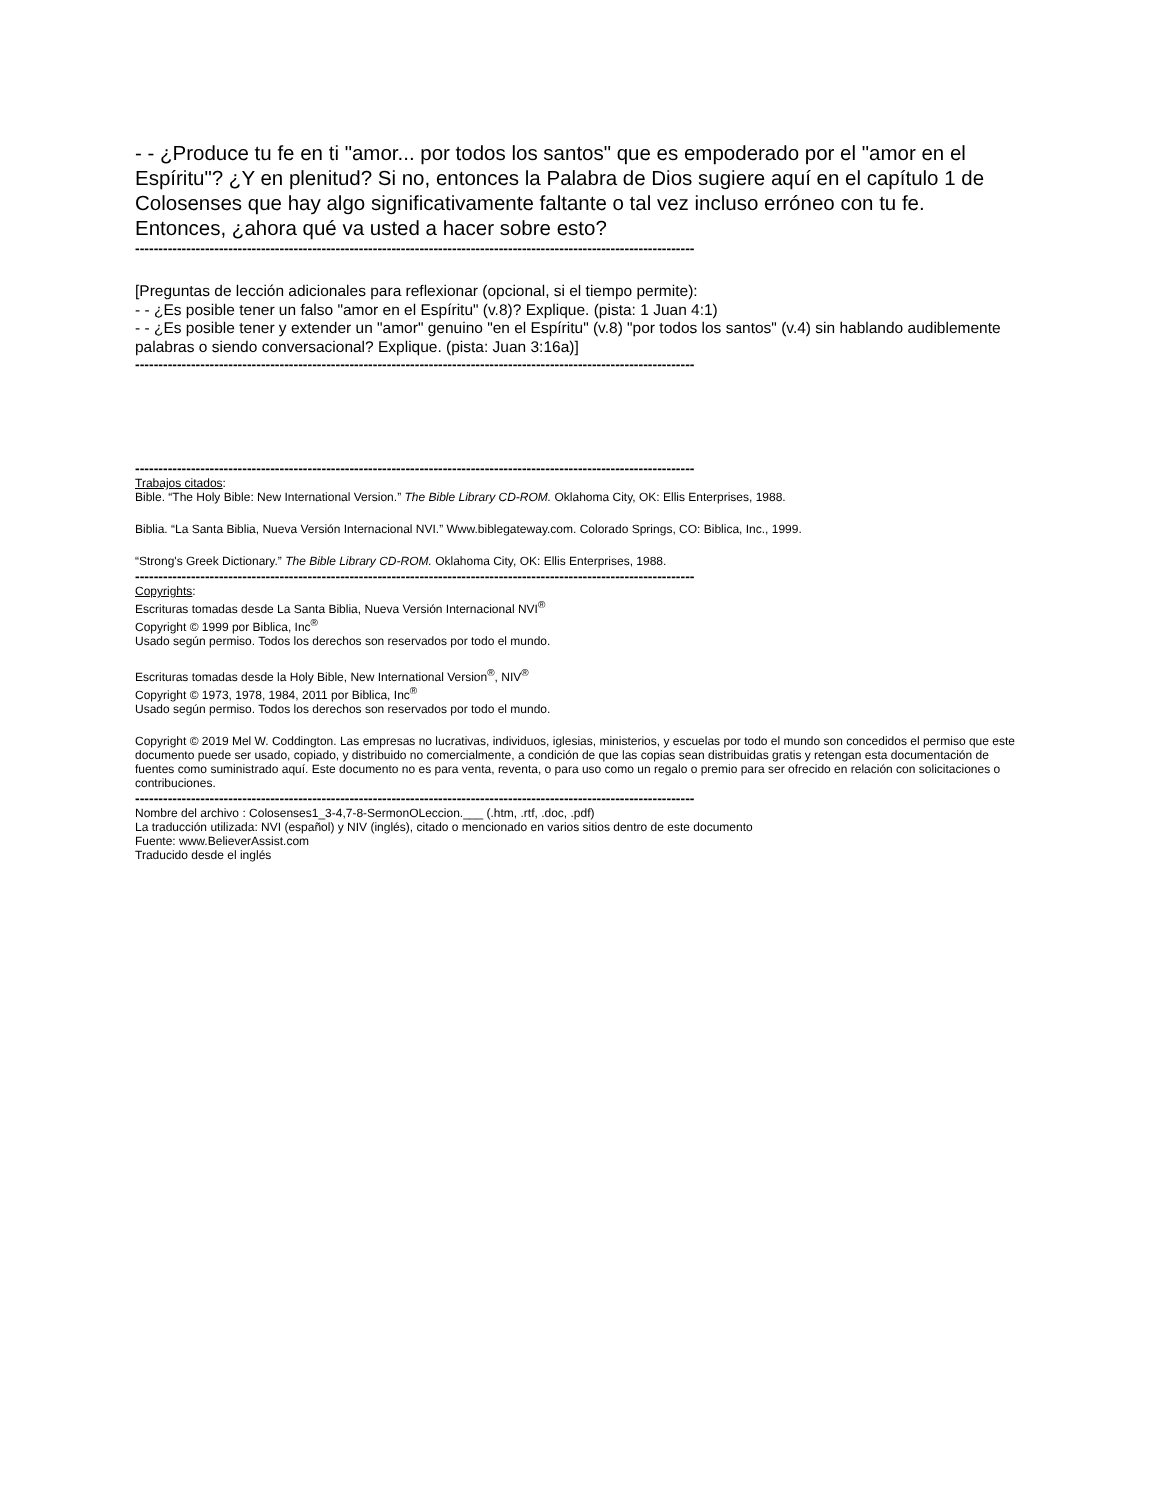- - ¿Produce tu fe en ti "amor... por todos los santos" que es empoderado por el "amor en el Espíritu"? ¿Y en plenitud? Si no, entonces la Palabra de Dios sugiere aquí en el capítulo 1 de Colosenses que hay algo significativamente faltante o tal vez incluso erróneo con tu fe. Entonces, ¿ahora qué va usted a hacer sobre esto?
------------------------------------------------------------------------------------------------------------------------
[Preguntas de lección adicionales para reflexionar (opcional, si el tiempo permite):
- - ¿Es posible tener un falso "amor en el Espíritu" (v.8)? Explique. (pista: 1 Juan 4:1)
- - ¿Es posible tener y extender un "amor" genuino "en el Espíritu" (v.8) "por todos los santos" (v.4) sin hablando audiblemente palabras o siendo conversacional? Explique. (pista: Juan 3:16a)]
------------------------------------------------------------------------------------------------------------------------
------------------------------------------------------------------------------------------------------------------------
Trabajos citados:
Bible. “The Holy Bible: New International Version.” The Bible Library CD-ROM. Oklahoma City, OK: Ellis Enterprises, 1988.
Biblia. “La Santa Biblia, Nueva Versión Internacional NVI.” Www.biblegateway.com. Colorado Springs, CO: Biblica, Inc., 1999.
“Strong's Greek Dictionary.” The Bible Library CD-ROM. Oklahoma City, OK: Ellis Enterprises, 1988.
------------------------------------------------------------------------------------------------------------------------
Copyrights:
Escrituras tomadas desde La Santa Biblia, Nueva Versión Internacional NVI<sup>®</sup>
Copyright © 1999 por Biblica, Inc<sup>®</sup>
Usado según permiso. Todos los derechos son reservados por todo el mundo.
Escrituras tomadas desde la Holy Bible, New International Version<sup>®</sup>, NIV<sup>®</sup>
Copyright © 1973, 1978, 1984, 2011 por Biblica, Inc<sup>®</sup>
Usado según permiso. Todos los derechos son reservados por todo el mundo.
Copyright © 2019 Mel W. Coddington. Las empresas no lucrativas, individuos, iglesias, ministerios, y escuelas por todo el mundo son concedidos el permiso que este documento puede ser usado, copiado, y distribuido no comercialmente, a condición de que las copias sean distribuidas gratis y retengan esta documentación de fuentes como suministrado aquí. Este documento no es para venta, reventa, o para uso como un regalo o premio para ser ofrecido en relación con solicitaciones o contribuciones.
------------------------------------------------------------------------------------------------------------------------
Nombre del archivo : Colosenses1_3-4,7-8-SermonOLeccion.___ (.htm, .rtf, .doc, .pdf)
La traducción utilizada: NVI (español) y NIV (inglés), citado o mencionado en varios sitios dentro de este documento
Fuente: www.BelieverAssist.com
Traducido desde el inglés